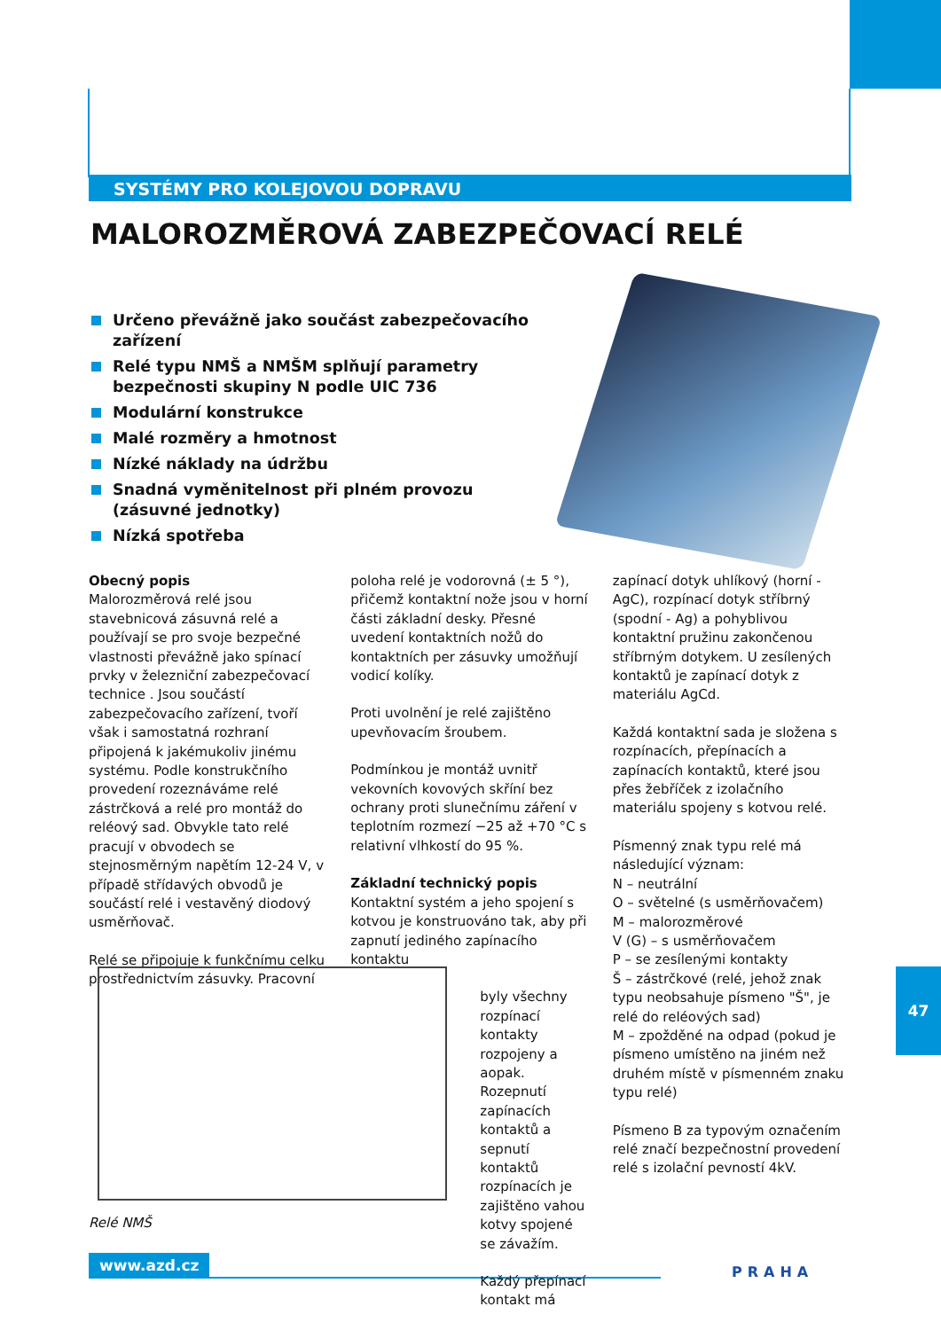SYSTÉMY PRO KOLEJOVOU DOPRAVU
MALOROZMĚROVÁ ZABEZPEČOVACÍ RELÉ
Určeno převážně jako součást zabezpečovacího zařízení
Relé typu NMŠ a NMŠM splňují parametry bezpečnosti skupiny N podle UIC 736
Modulární konstrukce
Malé rozměry a hmotnost
Nízké náklady na údržbu
Snadná vyměnitelnost při plném provozu (zásuvné jednotky)
Nízká spotřeba
Obecný popis
Malorozměrová relé jsou stavebnicová zásuvná relé a používají se pro svoje bezpečné vlastnosti převážně jako spínací prvky v železniční zabezpečovací technice . Jsou součástí zabezpečovacího zařízení, tvoří však i samostatná rozhraní připojená k jakémukoliv jinému systému. Podle konstrukčního provedení rozeznáváme relé zástrčková a relé pro montáž do reléový sad. Obvykle tato relé pracují v obvodech se stejnosměrným napětím 12-24 V, v případě střídavých obvodů je součástí relé i vestavěný diodový usměrňovač.
Relé se připojuje k funkčnímu celku prostřednictvím zásuvky. Pracovní
poloha relé je vodorovná (± 5 °), přičemž kontaktní nože jsou v horní části základní desky. Přesné uvedení kontaktních nožů do kontaktních per zásuvky umožňují vodicí kolíky.
Proti uvolnění je relé zajištěno upevňovacím šroubem.
Podmínkou je montáž uvnitř vekovních kovových skříní bez ochrany proti slunečnímu záření v teplotním rozmezí −25 až +70 °C s relativní vlhkostí do 95 %.
Základní technický popis
Kontaktní systém a jeho spojení s kotvou je konstruováno tak, aby při zapnutí jediného zapínacího kontaktu
byly všechny rozpínací kontakty rozpojeny a aopak. Rozepnutí zapínacích kontaktů a sepnutí kontaktů rozpínacích je zajištěno vahou kotvy spojené se závažím.
Každý přepínací kontakt má
zapínací dotyk uhlíkový (horní - AgC), rozpínací dotyk stříbrný (spodní - Ag) a pohyblivou kontaktní pružinu zakončenou stříbrným dotykem. U zesílených kontaktů je zapínací dotyk z materiálu AgCd.
Každá kontaktní sada je složena s rozpínacích, přepínacích a zapínacích kontaktů, které jsou přes žebříček z izolačního materiálu spojeny s kotvou relé.
Písmenný znak typu relé má následující význam:
N – neutrální
O – světelné (s usměrňovačem)
M – malorozměrové
V (G) – s usměrňovačem
P – se zesílenými kontakty
Š – zástrčkové (relé, jehož znak typu neobsahuje písmeno "Š", je relé do reléových sad)
M – zpožděné na odpad (pokud je písmeno umístěno na jiném než druhém místě v písmenném znaku typu relé)
Písmeno B za typovým označením relé značí bezpečnostní provedení relé s izolační pevností 4kV.
Relé NMŠ
47
www.azd.cz
PRAHA